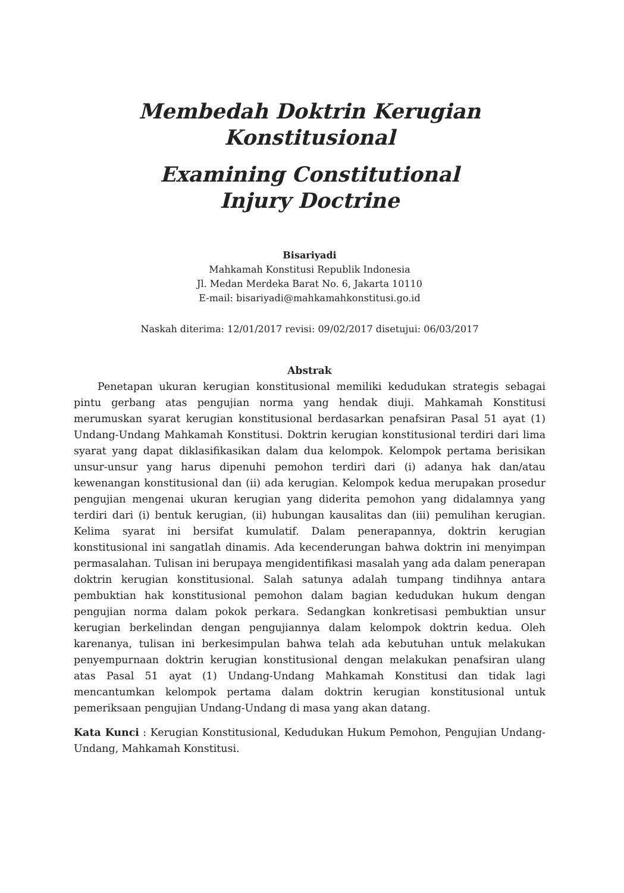Membedah Doktrin Kerugian
Konstitusional
Examining Constitutional
Injury Doctrine
Bisariyadi
Mahkamah Konstitusi Republik Indonesia
Jl. Medan Merdeka Barat No. 6, Jakarta 10110
E-mail: bisariyadi@mahkamahkonstitusi.go.id
Naskah diterima: 12/01/2017 revisi: 09/02/2017 disetujui: 06/03/2017
Abstrak
Penetapan ukuran kerugian konstitusional memiliki kedudukan strategis sebagai pintu gerbang atas pengujian norma yang hendak diuji. Mahkamah Konstitusi merumuskan syarat kerugian konstitusional berdasarkan penafsiran Pasal 51 ayat (1) Undang-Undang Mahkamah Konstitusi. Doktrin kerugian konstitusional terdiri dari lima syarat yang dapat diklasifikasikan dalam dua kelompok. Kelompok pertama berisikan unsur-unsur yang harus dipenuhi pemohon terdiri dari (i) adanya hak dan/atau kewenangan konstitusional dan (ii) ada kerugian. Kelompok kedua merupakan prosedur pengujian mengenai ukuran kerugian yang diderita pemohon yang didalamnya yang terdiri dari (i) bentuk kerugian, (ii) hubungan kausalitas dan (iii) pemulihan kerugian. Kelima syarat ini bersifat kumulatif. Dalam penerapannya, doktrin kerugian konstitusional ini sangatlah dinamis. Ada kecenderungan bahwa doktrin ini menyimpan permasalahan. Tulisan ini berupaya mengidentifikasi masalah yang ada dalam penerapan doktrin kerugian konstitusional. Salah satunya adalah tumpang tindihnya antara pembuktian hak konstitusional pemohon dalam bagian kedudukan hukum dengan pengujian norma dalam pokok perkara. Sedangkan konkretisasi pembuktian unsur kerugian berkelindan dengan pengujiannya dalam kelompok doktrin kedua. Oleh karenanya, tulisan ini berkesimpulan bahwa telah ada kebutuhan untuk melakukan penyempurnaan doktrin kerugian konstitusional dengan melakukan penafsiran ulang atas Pasal 51 ayat (1) Undang-Undang Mahkamah Konstitusi dan tidak lagi mencantumkan kelompok pertama dalam doktrin kerugian konstitusional untuk pemeriksaan pengujian Undang-Undang di masa yang akan datang.
Kata Kunci : Kerugian Konstitusional, Kedudukan Hukum Pemohon, Pengujian Undang-Undang, Mahkamah Konstitusi.